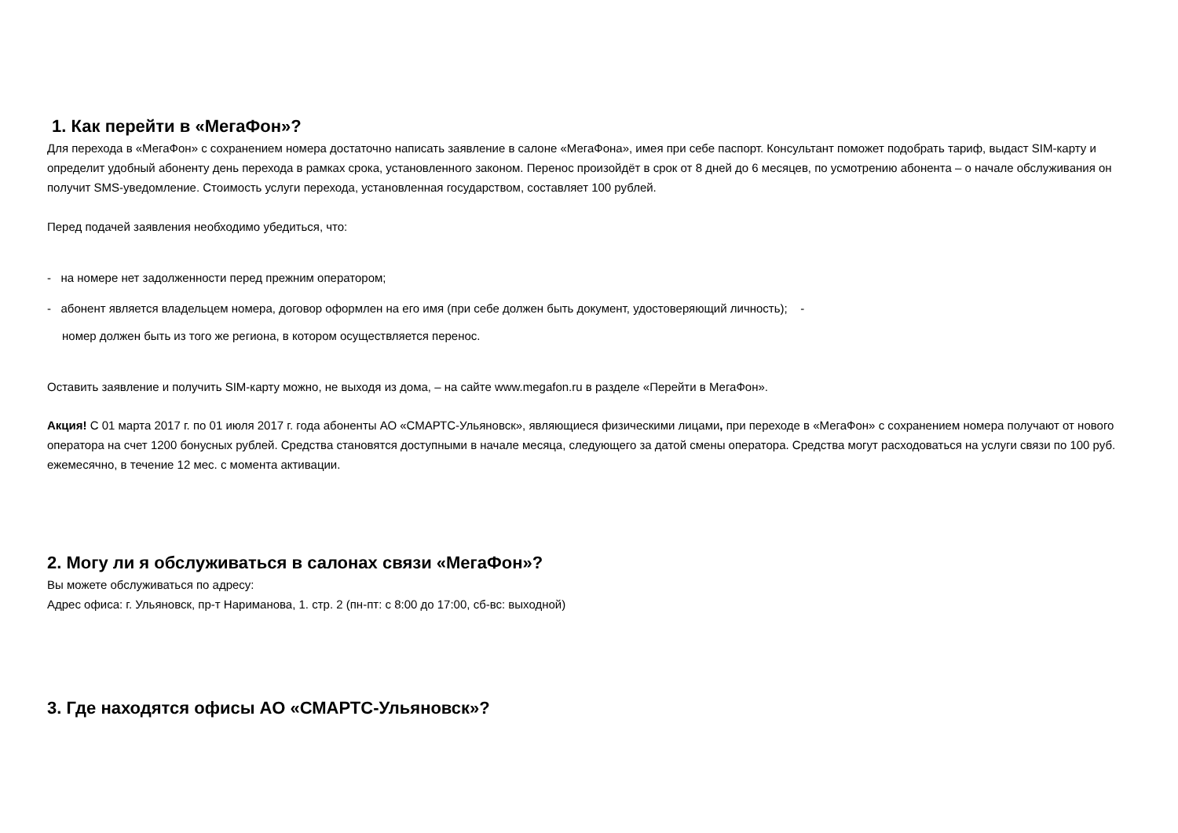1. Как перейти в «МегаФон»?
Для перехода в «МегаФон» с сохранением номера достаточно написать заявление в салоне «МегаФона», имея при себе паспорт. Консультант поможет подобрать тариф, выдаст SIM-карту и определит удобный абоненту день перехода в рамках срока, установленного законом. Перенос произойдёт в срок от 8 дней до 6 месяцев, по усмотрению абонента – о начале обслуживания он получит SMS-уведомление. Стоимость услуги перехода, установленная государством, составляет 100 рублей.
Перед подачей заявления необходимо убедиться, что:
- на номере нет задолженности перед прежним оператором;
- абонент является владельцем номера, договор оформлен на его имя (при себе должен быть документ, удостоверяющий личность); -
номер должен быть из того же региона, в котором осуществляется перенос.
Оставить заявление и получить SIM-карту можно, не выходя из дома, – на сайте www.megafon.ru в разделе «Перейти в МегаФон».
Акция! С 01 марта 2017 г. по 01 июля 2017 г. года абоненты АО «СМАРТС-Ульяновск», являющиеся физическими лицами, при переходе в «МегаФон» с сохранением номера получают от нового оператора на счет 1200 бонусных рублей. Средства становятся доступными в начале месяца, следующего за датой смены оператора. Средства могут расходоваться на услуги связи по 100 руб. ежемесячно, в течение 12 мес. с момента активации.
2. Могу ли я обслуживаться в салонах связи «МегаФон»?
Вы можете обслуживаться по адресу:
Адрес офиса: г. Ульяновск, пр-т Нариманова, 1. стр. 2 (пн-пт: с 8:00 до 17:00, сб-вс: выходной)
3. Где находятся офисы АО «СМАРТС-Ульяновск»?